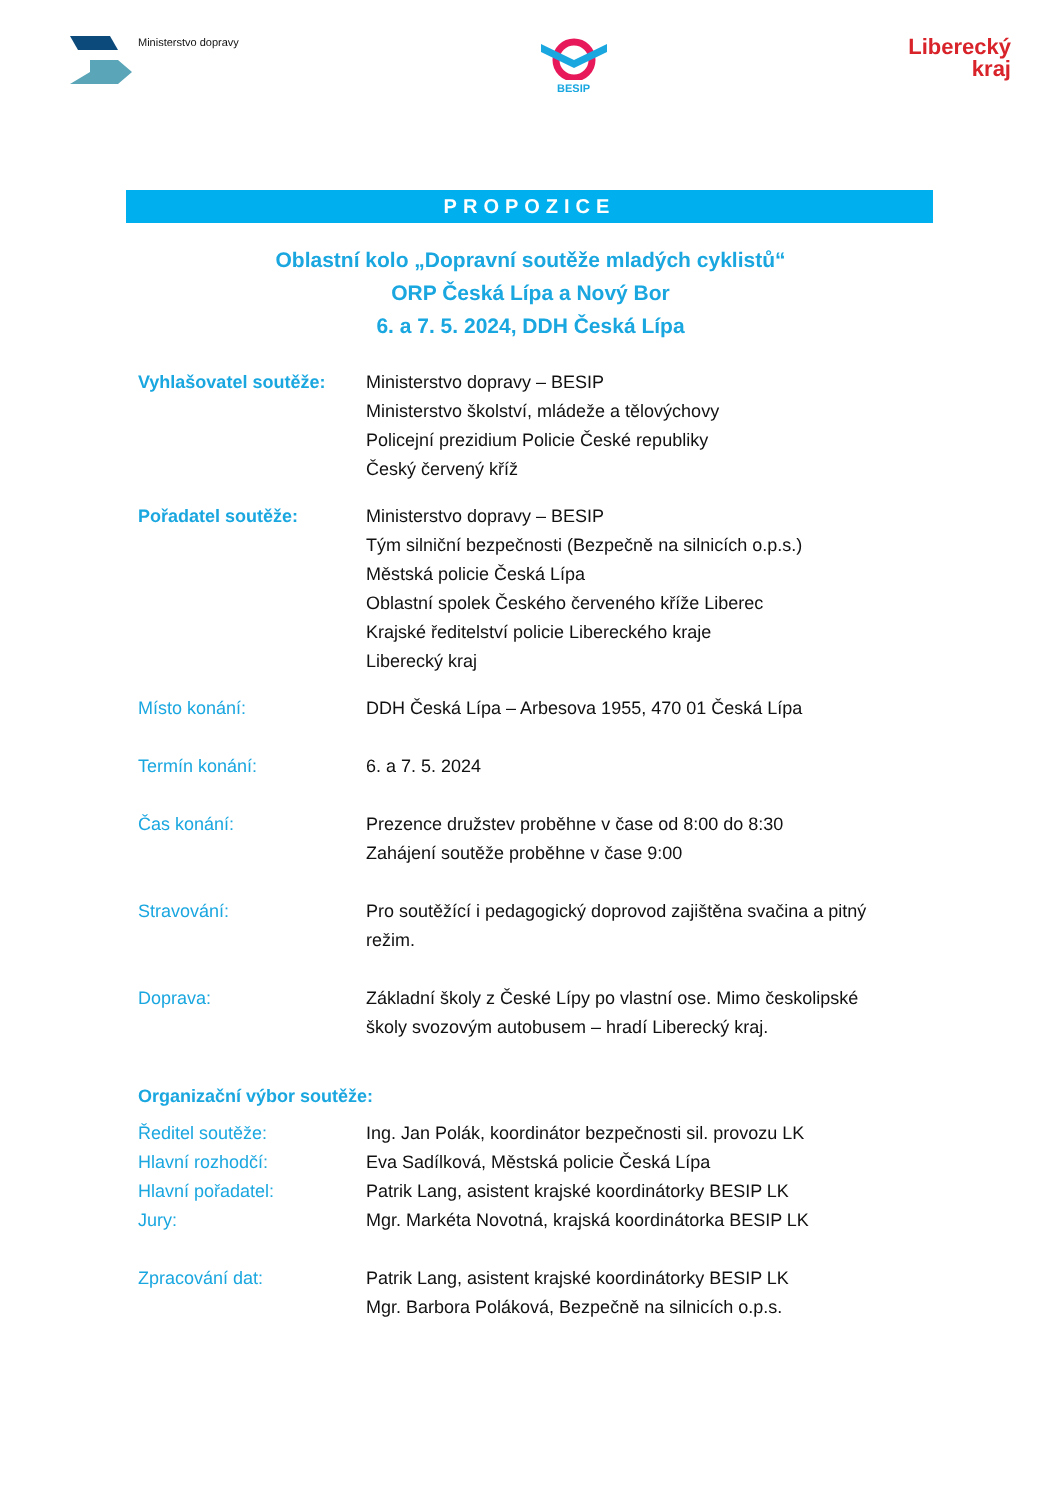Ministerstvo dopravy
BESIP
Liberecký
kraj
PROPOZICE
Oblastní kolo „Dopravní soutěže mladých cyklistů“
ORP Česká Lípa a Nový Bor
6. a 7. 5. 2024, DDH Česká Lípa
Vyhlašovatel soutěže: Ministerstvo dopravy – BESIP
Ministerstvo školství, mládeže a tělovýchovy
Policejní prezidium Policie České republiky
Český červený kříž
Pořadatel soutěže: Ministerstvo dopravy – BESIP
Tým silniční bezpečnosti (Bezpečně na silnicích o.p.s.)
Městská policie Česká Lípa
Oblastní spolek Českého červeného kříže Liberec
Krajské ředitelství policie Libereckého kraje
Liberecký kraj
Místo konání: DDH Česká Lípa – Arbesova 1955, 470 01 Česká Lípa
Termín konání: 6. a 7. 5. 2024
Čas konání: Prezence družstev proběhne v čase od 8:00 do 8:30
Zahájení soutěže proběhne v čase 9:00
Stravování: Pro soutěžící i pedagogický doprovod zajištěna svačina a pitný režim.
Doprava: Základní školy z České Lípy po vlastní ose. Mimo českolipské školy svozovým autobusem – hradí Liberecký kraj.
Organizační výbor soutěže:
Ředitel soutěže: Ing. Jan Polák, koordinátor bezpečnosti sil. provozu LK
Hlavní rozhodčí: Eva Sadílková, Městská policie Česká Lípa
Hlavní pořadatel: Patrik Lang, asistent krajské koordinátorky BESIP LK
Jury: Mgr. Markéta Novotná, krajská koordinátorka BESIP LK
Zpracování dat: Patrik Lang, asistent krajské koordinátorky BESIP LK
Mgr. Barbora Poláková, Bezpečně na silnicích o.p.s.